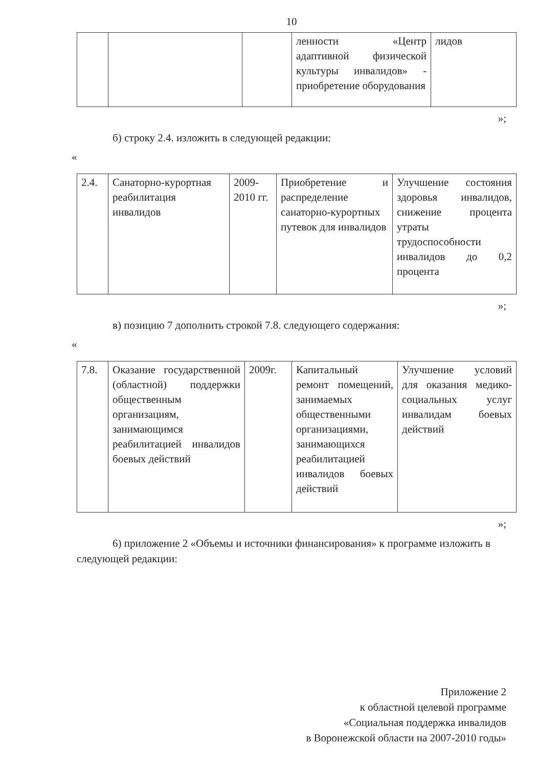10
| | | | ленности «Центр адаптивной физической культуры инвалидов» - приобретение оборудования | лидов |
»;
б) строку 2.4. изложить в следующей редакции:
«
| 2.4. | Санаторно-курортная реабилитация инвалидов | 2009-2010 гг. | Приобретение и распределение санаторно-курортных путевок для инвалидов | Улучшение состояния здоровья инвалидов, снижение процента утраты трудоспособности инвалидов до 0,2 процента |
»;
в) позицию 7 дополнить строкой 7.8. следующего содержания:
«
| 7.8. | Оказание государственной (областной) поддержки общественным организациям, занимающимся реабилитацией инвалидов боевых действий | 2009г. | Капитальный ремонт помещений, занимаемых общественными организациями, занимающихся реабилитацией инвалидов боевых действий | Улучшение условий для оказания медико-социальных услуг инвалидам боевых действий |
»;
6) приложение 2 «Объемы и источники финансирования» к программе изложить в следующей редакции:
Приложение 2
к областной целевой программе
«Социальная поддержка инвалидов
в Воронежской области на 2007-2010 годы»